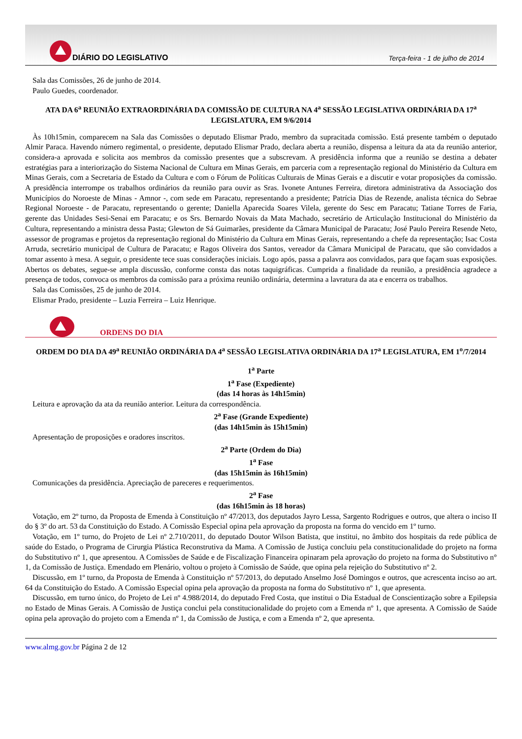DIÁRIO DO LEGISLATIVO
Terça-feira - 1 de julho de 2014
Sala das Comissões, 26 de junho de 2014.
Paulo Guedes, coordenador.
ATA DA 6<sup>a</sup> REUNIÃO EXTRAORDINÁRIA DA COMISSÃO DE CULTURA NA 4<sup>a</sup> SESSÃO LEGISLATIVA ORDINÁRIA DA 17<sup>a</sup> LEGISLATURA, EM 9/6/2014
Às 10h15min, comparecem na Sala das Comissões o deputado Elismar Prado, membro da supracitada comissão. Está presente também o deputado Almir Paraca. Havendo número regimental, o presidente, deputado Elismar Prado, declara aberta a reunião, dispensa a leitura da ata da reunião anterior, considera-a aprovada e solicita aos membros da comissão presentes que a subscrevam. A presidência informa que a reunião se destina a debater estratégias para a interiorização do Sistema Nacional de Cultura em Minas Gerais, em parceria com a representação regional do Ministério da Cultura em Minas Gerais, com a Secretaria de Estado da Cultura e com o Fórum de Políticas Culturais de Minas Gerais e a discutir e votar proposições da comissão. A presidência interrompe os trabalhos ordinários da reunião para ouvir as Sras. Ivonete Antunes Ferreira, diretora administrativa da Associação dos Municípios do Noroeste de Minas - Amnor -, com sede em Paracatu, representando a presidente; Patrícia Dias de Rezende, analista técnica do Sebrae Regional Noroeste - de Paracatu, representando o gerente; Daniella Aparecida Soares Vilela, gerente do Sesc em Paracatu; Tatiane Torres de Faria, gerente das Unidades Sesi-Senai em Paracatu; e os Srs. Bernardo Novais da Mata Machado, secretário de Articulação Institucional do Ministério da Cultura, representando a ministra dessa Pasta; Glewton de Sá Guimarães, presidente da Câmara Municipal de Paracatu; José Paulo Pereira Resende Neto, assessor de programas e projetos da representação regional do Ministério da Cultura em Minas Gerais, representando a chefe da representação; Isac Costa Arruda, secretário municipal de Cultura de Paracatu; e Ragos Oliveira dos Santos, vereador da Câmara Municipal de Paracatu, que são convidados a tomar assento à mesa. A seguir, o presidente tece suas considerações iniciais. Logo após, passa a palavra aos convidados, para que façam suas exposições. Abertos os debates, segue-se ampla discussão, conforme consta das notas taquigráficas. Cumprida a finalidade da reunião, a presidência agradece a presença de todos, convoca os membros da comissão para a próxima reunião ordinária, determina a lavratura da ata e encerra os trabalhos.
Sala das Comissões, 25 de junho de 2014.
Elismar Prado, presidente – Luzia Ferreira – Luiz Henrique.
ORDENS DO DIA
ORDEM DO DIA DA 49<sup>a</sup> REUNIÃO ORDINÁRIA DA 4<sup>a</sup> SESSÃO LEGISLATIVA ORDINÁRIA DA 17<sup>a</sup> LEGISLATURA, EM 1<sup>o</sup>/7/2014
1<sup>a</sup> Parte
1<sup>a</sup> Fase (Expediente)
(das 14 horas às 14h15min)
Leitura e aprovação da ata da reunião anterior. Leitura da correspondência.
2<sup>a</sup> Fase (Grande Expediente)
(das 14h15min às 15h15min)
Apresentação de proposições e oradores inscritos.
2<sup>a</sup> Parte (Ordem do Dia)
1<sup>a</sup> Fase
(das 15h15min às 16h15min)
Comunicações da presidência. Apreciação de pareceres e requerimentos.
2<sup>a</sup> Fase
(das 16h15min às 18 horas)
Votação, em 2º turno, da Proposta de Emenda à Constituição nº 47/2013, dos deputados Jayro Lessa, Sargento Rodrigues e outros, que altera o inciso II do § 3º do art. 53 da Constituição do Estado. A Comissão Especial opina pela aprovação da proposta na forma do vencido em 1º turno.
Votação, em 1º turno, do Projeto de Lei nº 2.710/2011, do deputado Doutor Wilson Batista, que institui, no âmbito dos hospitais da rede pública de saúde do Estado, o Programa de Cirurgia Plástica Reconstrutiva da Mama. A Comissão de Justiça concluiu pela constitucionalidade do projeto na forma do Substitutivo nº 1, que apresentou. A Comissões de Saúde e de Fiscalização Financeira opinaram pela aprovação do projeto na forma do Substitutivo n° 1, da Comissão de Justiça. Emendado em Plenário, voltou o projeto à Comissão de Saúde, que opina pela rejeição do Substitutivo nº 2.
Discussão, em 1º turno, da Proposta de Emenda à Constituição nº 57/2013, do deputado Anselmo José Domingos e outros, que acrescenta inciso ao art. 64 da Constituição do Estado. A Comissão Especial opina pela aprovação da proposta na forma do Substitutivo nº 1, que apresenta.
Discussão, em turno único, do Projeto de Lei nº 4.988/2014, do deputado Fred Costa, que institui o Dia Estadual de Conscientização sobre a Epilepsia no Estado de Minas Gerais. A Comissão de Justiça conclui pela constitucionalidade do projeto com a Emenda nº 1, que apresenta. A Comissão de Saúde opina pela aprovação do projeto com a Emenda nº 1, da Comissão de Justiça, e com a Emenda nº 2, que apresenta.
www.almg.gov.br Página 2 de 12